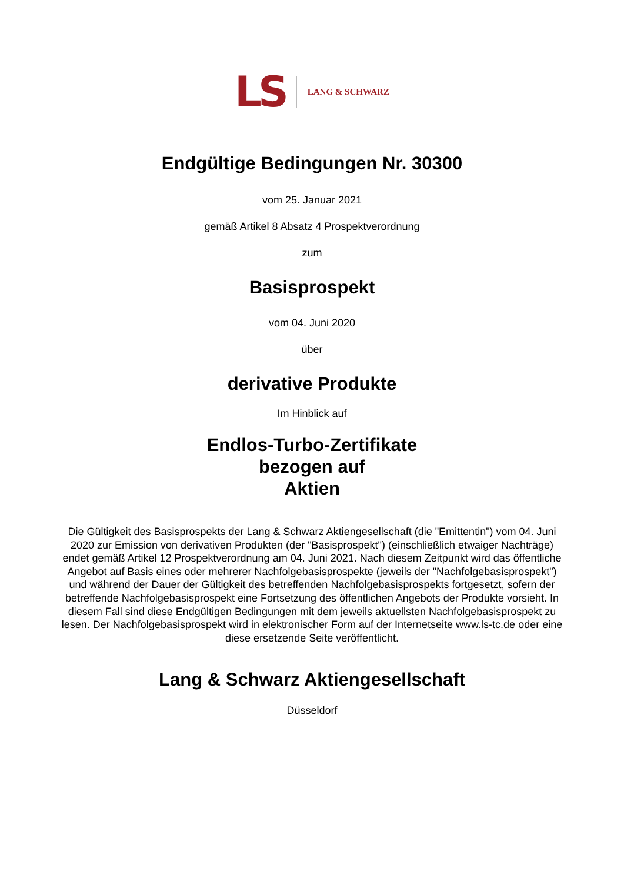LS LANG & SCHWARZ
Endgültige Bedingungen Nr. 30300
vom 25. Januar 2021
gemäß Artikel 8 Absatz 4 Prospektverordnung
zum
Basisprospekt
vom 04. Juni 2020
über
derivative Produkte
Im Hinblick auf
Endlos-Turbo-Zertifikate
bezogen auf
Aktien
Die Gültigkeit des Basisprospekts der Lang & Schwarz Aktiengesellschaft (die "Emittentin") vom 04. Juni 2020 zur Emission von derivativen Produkten (der "Basisprospekt") (einschließlich etwaiger Nachträge) endet gemäß Artikel 12 Prospektverordnung am 04. Juni 2021. Nach diesem Zeitpunkt wird das öffentliche Angebot auf Basis eines oder mehrerer Nachfolgebasisprospekte (jeweils der "Nachfolgebasisprospekt") und während der Dauer der Gültigkeit des betreffenden Nachfolgebasisprospekts fortgesetzt, sofern der betreffende Nachfolgebasisprospekt eine Fortsetzung des öffentlichen Angebots der Produkte vorsieht. In diesem Fall sind diese Endgültigen Bedingungen mit dem jeweils aktuellsten Nachfolgebasisprospekt zu lesen. Der Nachfolgebasisprospekt wird in elektronischer Form auf der Internetseite www.ls-tc.de oder eine diese ersetzende Seite veröffentlicht.
Lang & Schwarz Aktiengesellschaft
Düsseldorf